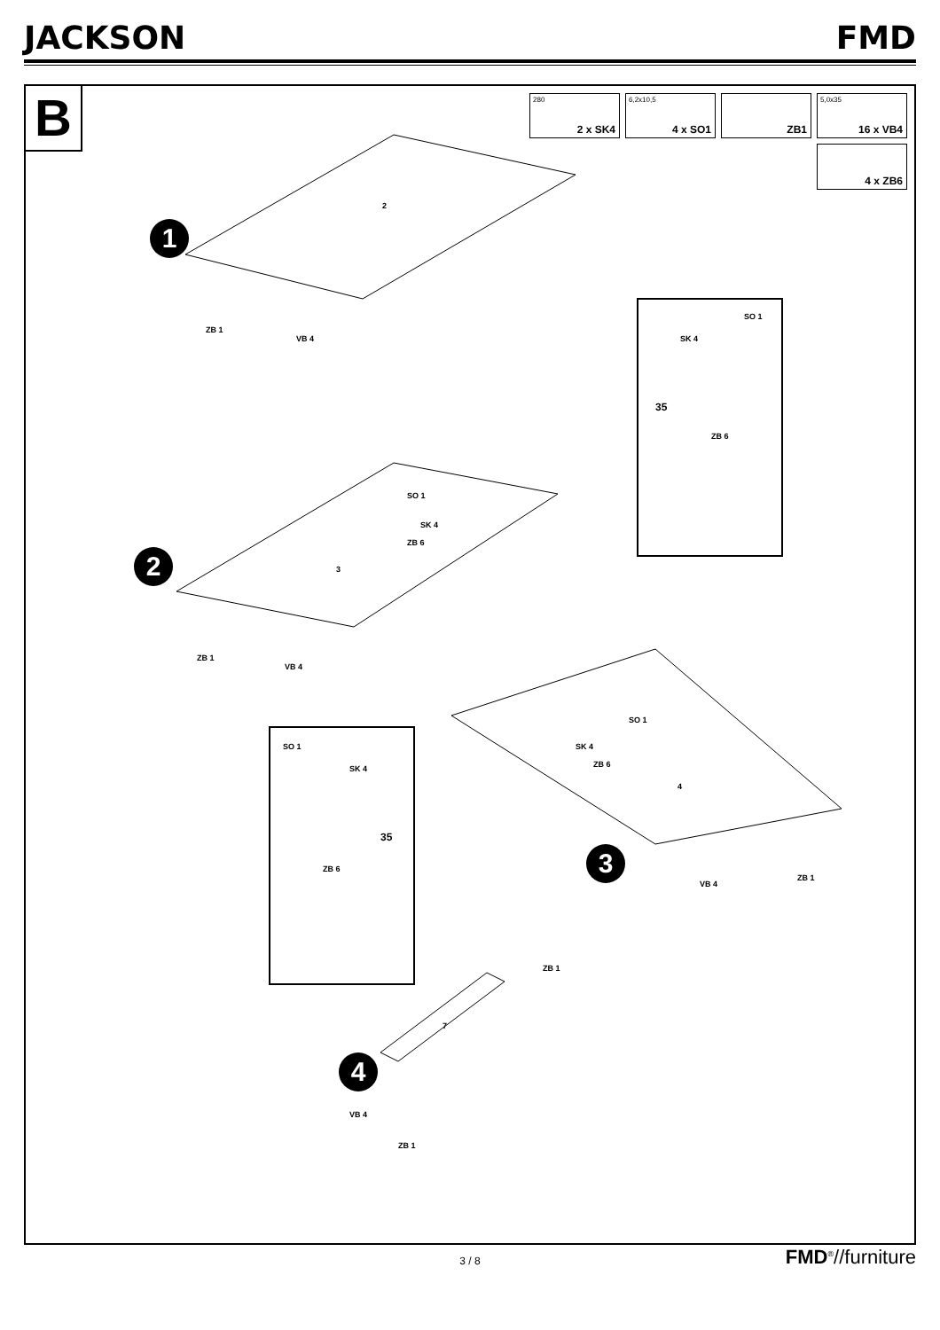JACKSON FMD
B
280
2 x SK4
6,2x10,5
4 x SO1
ZB1
5,0x35
16 x VB4
4 x ZB6
1
2
3
4
2
3
4
7
ZB 1
VB 4
SO 1
SK 4
ZB 6
ZB 1
VB 4
SO 1
SK 4
35
ZB 6
SO 1
SK 4
ZB 6
SO 1
SK 4
35
ZB 6
VB 4
ZB 1
ZB 1
VB 4
ZB 1
3 / 8 FMD<sup>®</sup>//furniture